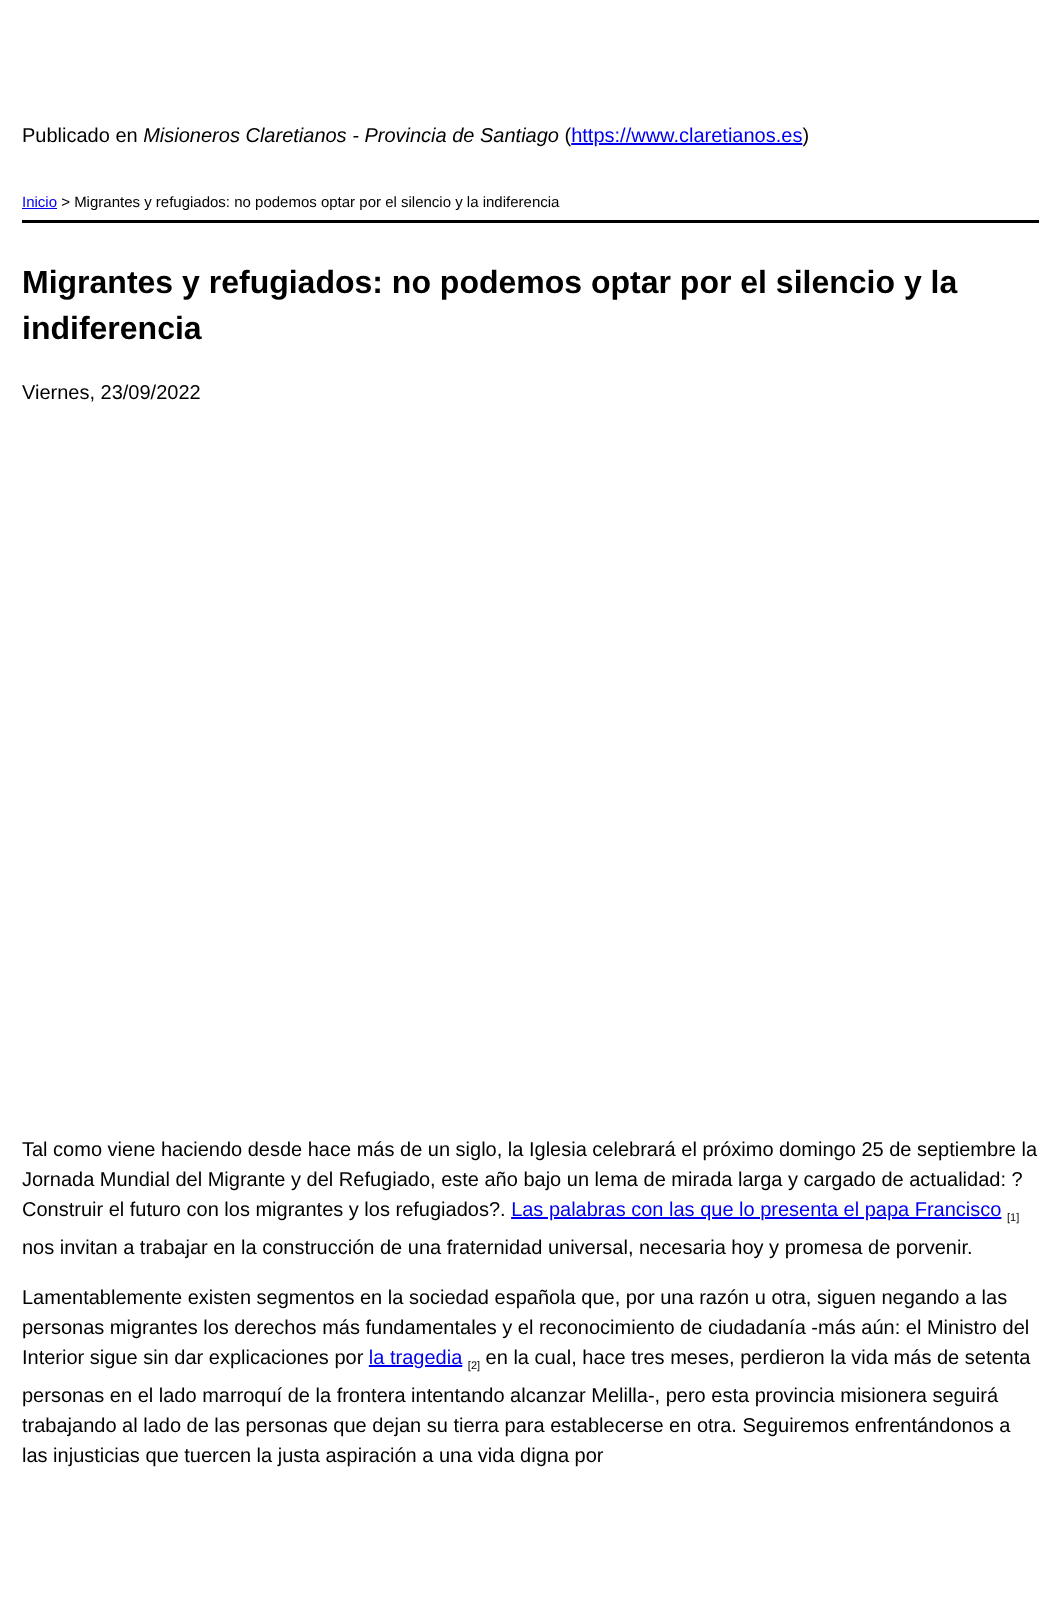Publicado en Misioneros Claretianos - Provincia de Santiago (https://www.claretianos.es)
Inicio > Migrantes y refugiados: no podemos optar por el silencio y la indiferencia
Migrantes y refugiados: no podemos optar por el silencio y la indiferencia
Viernes, 23/09/2022
Tal como viene haciendo desde hace más de un siglo, la Iglesia celebrará el próximo domingo 25 de septiembre la Jornada Mundial del Migrante y del Refugiado, este año bajo un lema de mirada larga y cargado de actualidad: ?Construir el futuro con los migrantes y los refugiados?. Las palabras con las que lo presenta el papa Francisco <sub>[1]</sub> nos invitan a trabajar en la construcción de una fraternidad universal, necesaria hoy y promesa de porvenir.
Lamentablemente existen segmentos en la sociedad española que, por una razón u otra, siguen negando a las personas migrantes los derechos más fundamentales y el reconocimiento de ciudadanía -más aún: el Ministro del Interior sigue sin dar explicaciones por la tragedia <sub>[2]</sub> en la cual, hace tres meses, perdieron la vida más de setenta personas en el lado marroquí de la frontera intentando alcanzar Melilla-, pero esta provincia misionera seguirá trabajando al lado de las personas que dejan su tierra para establecerse en otra. Seguiremos enfrentándonos a las injusticias que tuercen la justa aspiración a una vida digna por